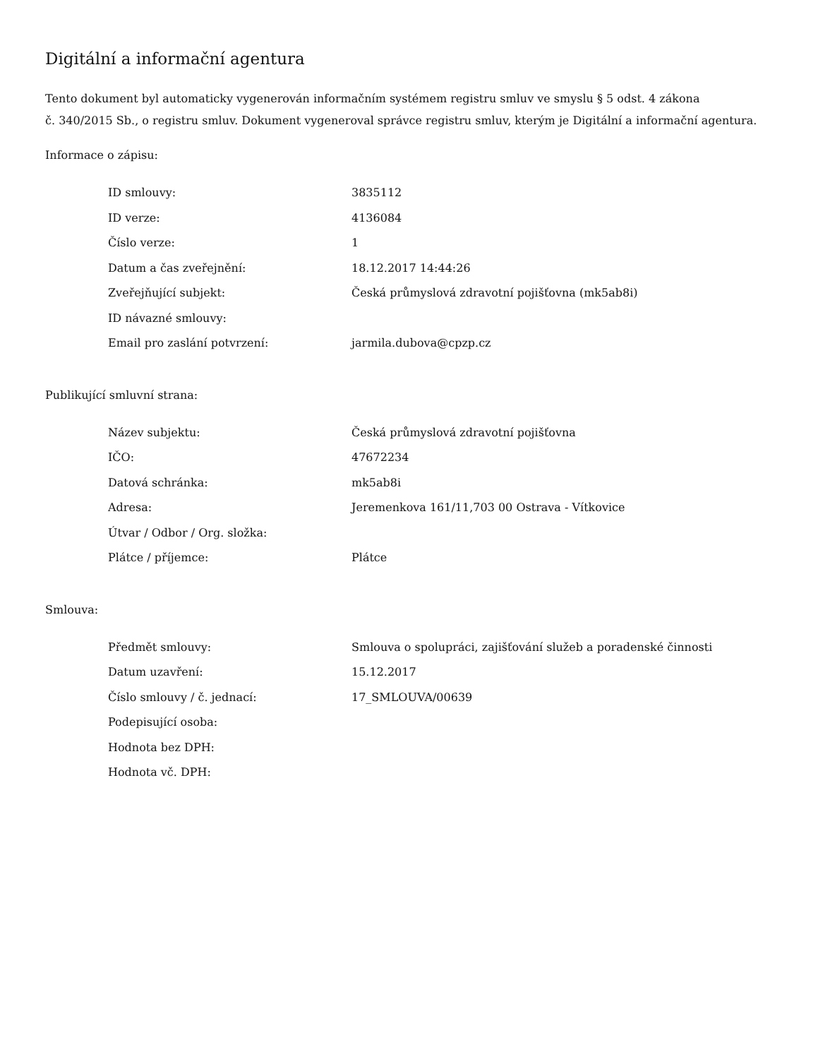Digitální a informační agentura
Tento dokument byl automaticky vygenerován informačním systémem registru smluv ve smyslu § 5 odst. 4 zákona
č. 340/2015 Sb., o registru smluv. Dokument vygeneroval správce registru smluv, kterým je Digitální a informační agentura.
Informace o zápisu:
| ID smlouvy: | 3835112 |
| ID verze: | 4136084 |
| Číslo verze: | 1 |
| Datum a čas zveřejnění: | 18.12.2017 14:44:26 |
| Zveřejňující subjekt: | Česká průmyslová zdravotní pojišťovna (mk5ab8i) |
| ID návazné smlouvy: | |
| Email pro zaslání potvrzení: | jarmila.dubova@cpzp.cz |
Publikující smluvní strana:
| Název subjektu: | Česká průmyslová zdravotní pojišťovna |
| IČO: | 47672234 |
| Datová schránka: | mk5ab8i |
| Adresa: | Jeremenkova 161/11,703 00 Ostrava - Vítkovice |
| Útvar / Odbor / Org. složka: | |
| Plátce / příjemce: | Plátce |
Smlouva:
| Předmět smlouvy: | Smlouva o spolupráci, zajišťování služeb a poradenské činnosti |
| Datum uzavření: | 15.12.2017 |
| Číslo smlouvy / č. jednací: | 17_SMLOUVA/00639 |
| Podepisující osoba: | |
| Hodnota bez DPH: | |
| Hodnota vč. DPH: | |